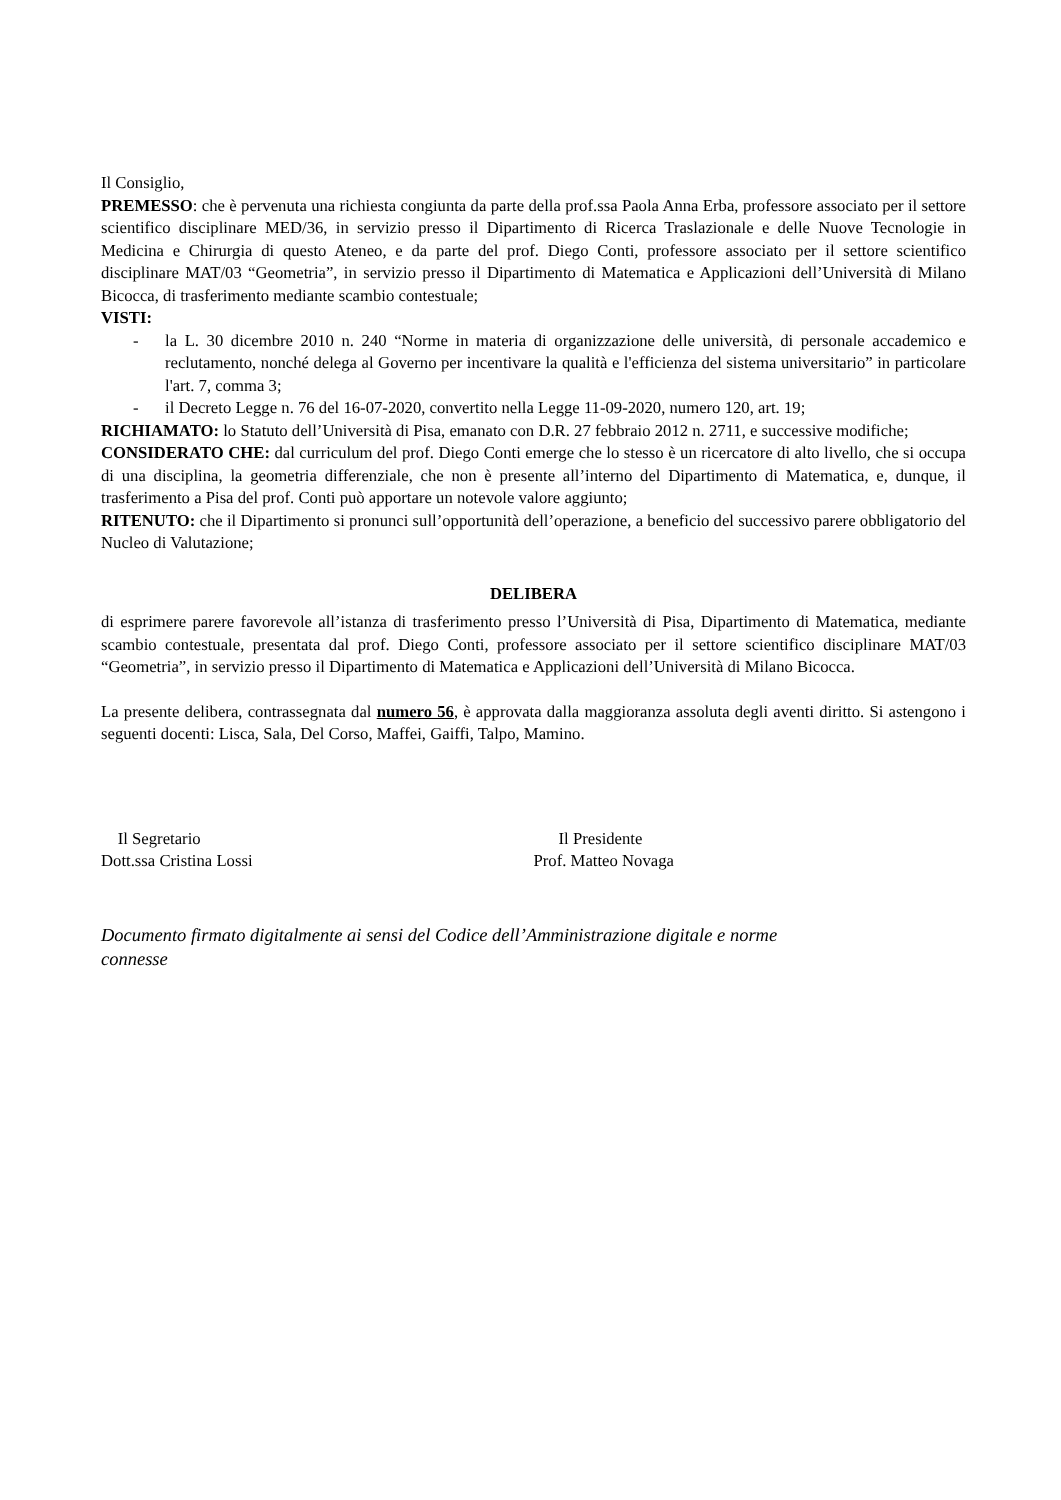Il Consiglio,
PREMESSO: che è pervenuta una richiesta congiunta da parte della prof.ssa Paola Anna Erba, professore associato per il settore scientifico disciplinare MED/36, in servizio presso il Dipartimento di Ricerca Traslazionale e delle Nuove Tecnologie in Medicina e Chirurgia di questo Ateneo, e da parte del prof. Diego Conti, professore associato per il settore scientifico disciplinare MAT/03 “Geometria”, in servizio presso il Dipartimento di Matematica e Applicazioni dell’Università di Milano Bicocca, di trasferimento mediante scambio contestuale;
VISTI:
- la L. 30 dicembre 2010 n. 240 “Norme in materia di organizzazione delle università, di personale accademico e reclutamento, nonché delega al Governo per incentivare la qualità e l'efficienza del sistema universitario” in particolare l'art. 7, comma 3;
- il Decreto Legge n. 76 del 16-07-2020, convertito nella Legge 11-09-2020, numero 120, art. 19;
RICHIAMATO: lo Statuto dell’Università di Pisa, emanato con D.R. 27 febbraio 2012 n. 2711, e successive modifiche;
CONSIDERATO CHE: dal curriculum del prof. Diego Conti emerge che lo stesso è un ricercatore di alto livello, che si occupa di una disciplina, la geometria differenziale, che non è presente all’interno del Dipartimento di Matematica, e, dunque, il trasferimento a Pisa del prof. Conti può apportare un notevole valore aggiunto;
RITENUTO: che il Dipartimento si pronunci sull’opportunità dell’operazione, a beneficio del successivo parere obbligatorio del Nucleo di Valutazione;
DELIBERA
di esprimere parere favorevole all’istanza di trasferimento presso l’Università di Pisa, Dipartimento di Matematica, mediante scambio contestuale, presentata dal prof. Diego Conti, professore associato per il settore scientifico disciplinare MAT/03 “Geometria”, in servizio presso il Dipartimento di Matematica e Applicazioni dell’Università di Milano Bicocca.
La presente delibera, contrassegnata dal numero 56, è approvata dalla maggioranza assoluta degli aventi diritto. Si astengono i seguenti docenti: Lisca, Sala, Del Corso, Maffei, Gaiffi, Talpo, Mamino.
Il Segretario
Dott.ssa Cristina Lossi
Il Presidente
Prof. Matteo Novaga
Documento firmato digitalmente ai sensi del Codice dell’Amministrazione digitale e norme
connesse